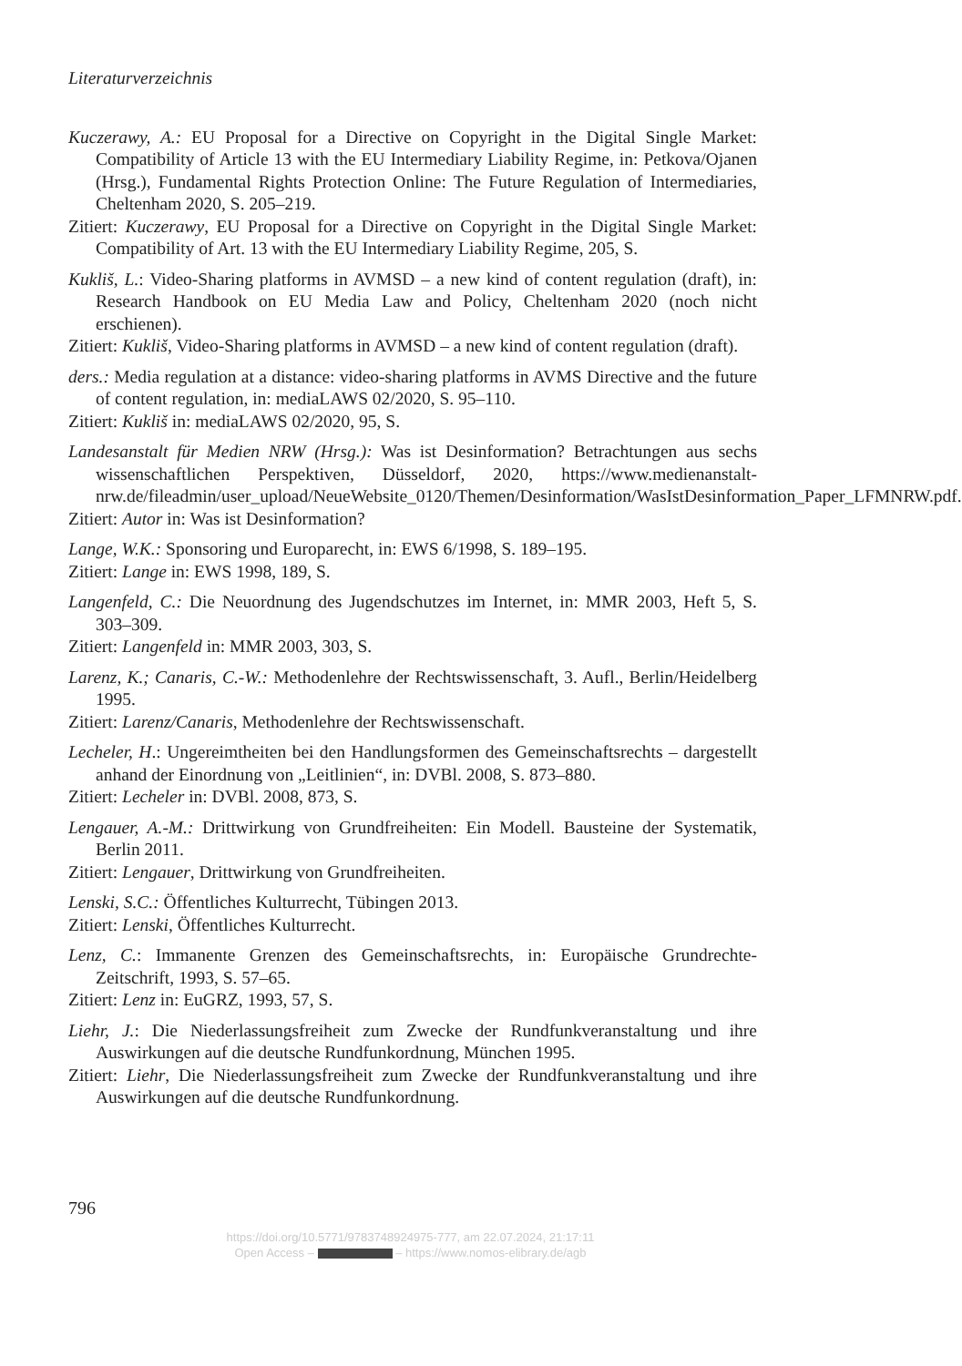Literaturverzeichnis
Kuczerawy, A.: EU Proposal for a Directive on Copyright in the Digital Single Market: Compatibility of Article 13 with the EU Intermediary Liability Regime, in: Petkova/Ojanen (Hrsg.), Fundamental Rights Protection Online: The Future Regulation of Intermediaries, Cheltenham 2020, S. 205–219.
Zitiert: Kuczerawy, EU Proposal for a Directive on Copyright in the Digital Single Market: Compatibility of Art. 13 with the EU Intermediary Liability Regime, 205, S.
Kukliš, L.: Video-Sharing platforms in AVMSD – a new kind of content regulation (draft), in: Research Handbook on EU Media Law and Policy, Cheltenham 2020 (noch nicht erschienen).
Zitiert: Kukliš, Video-Sharing platforms in AVMSD – a new kind of content regulation (draft).
ders.: Media regulation at a distance: video-sharing platforms in AVMS Directive and the future of content regulation, in: mediaLAWS 02/2020, S. 95–110.
Zitiert: Kukliš in: mediaLAWS 02/2020, 95, S.
Landesanstalt für Medien NRW (Hrsg.): Was ist Desinformation? Betrachtungen aus sechs wissenschaftlichen Perspektiven, Düsseldorf, 2020, https://www.medienanstalt-nrw.de/fileadmin/user_upload/NeueWebsite_0120/Themen/Desinformation/WasIstDesinformation_Paper_LFMNRW.pdf.
Zitiert: Autor in: Was ist Desinformation?
Lange, W.K.: Sponsoring und Europarecht, in: EWS 6/1998, S. 189–195.
Zitiert: Lange in: EWS 1998, 189, S.
Langenfeld, C.: Die Neuordnung des Jugendschutzes im Internet, in: MMR 2003, Heft 5, S. 303–309.
Zitiert: Langenfeld in: MMR 2003, 303, S.
Larenz, K.; Canaris, C.-W.: Methodenlehre der Rechtswissenschaft, 3. Aufl., Berlin/Heidelberg 1995.
Zitiert: Larenz/Canaris, Methodenlehre der Rechtswissenschaft.
Lecheler, H.: Ungereimtheiten bei den Handlungsformen des Gemeinschaftsrechts – dargestellt anhand der Einordnung von „Leitlinien“, in: DVBl. 2008, S. 873–880.
Zitiert: Lecheler in: DVBl. 2008, 873, S.
Lengauer, A.-M.: Drittwirkung von Grundfreiheiten: Ein Modell. Bausteine der Systematik, Berlin 2011.
Zitiert: Lengauer, Drittwirkung von Grundfreiheiten.
Lenski, S.C.: Öffentliches Kulturrecht, Tübingen 2013.
Zitiert: Lenski, Öffentliches Kulturrecht.
Lenz, C.: Immanente Grenzen des Gemeinschaftsrechts, in: Europäische Grundrechte-Zeitschrift, 1993, S. 57–65.
Zitiert: Lenz in: EuGRZ, 1993, 57, S.
Liehr, J.: Die Niederlassungsfreiheit zum Zwecke der Rundfunkveranstaltung und ihre Auswirkungen auf die deutsche Rundfunkordnung, München 1995.
Zitiert: Liehr, Die Niederlassungsfreiheit zum Zwecke der Rundfunkveranstaltung und ihre Auswirkungen auf die deutsche Rundfunkordnung.
796
https://doi.org/10.5771/9783748924975-777, am 22.07.2024, 21:17:11
Open Access – – https://www.nomos-elibrary.de/agb